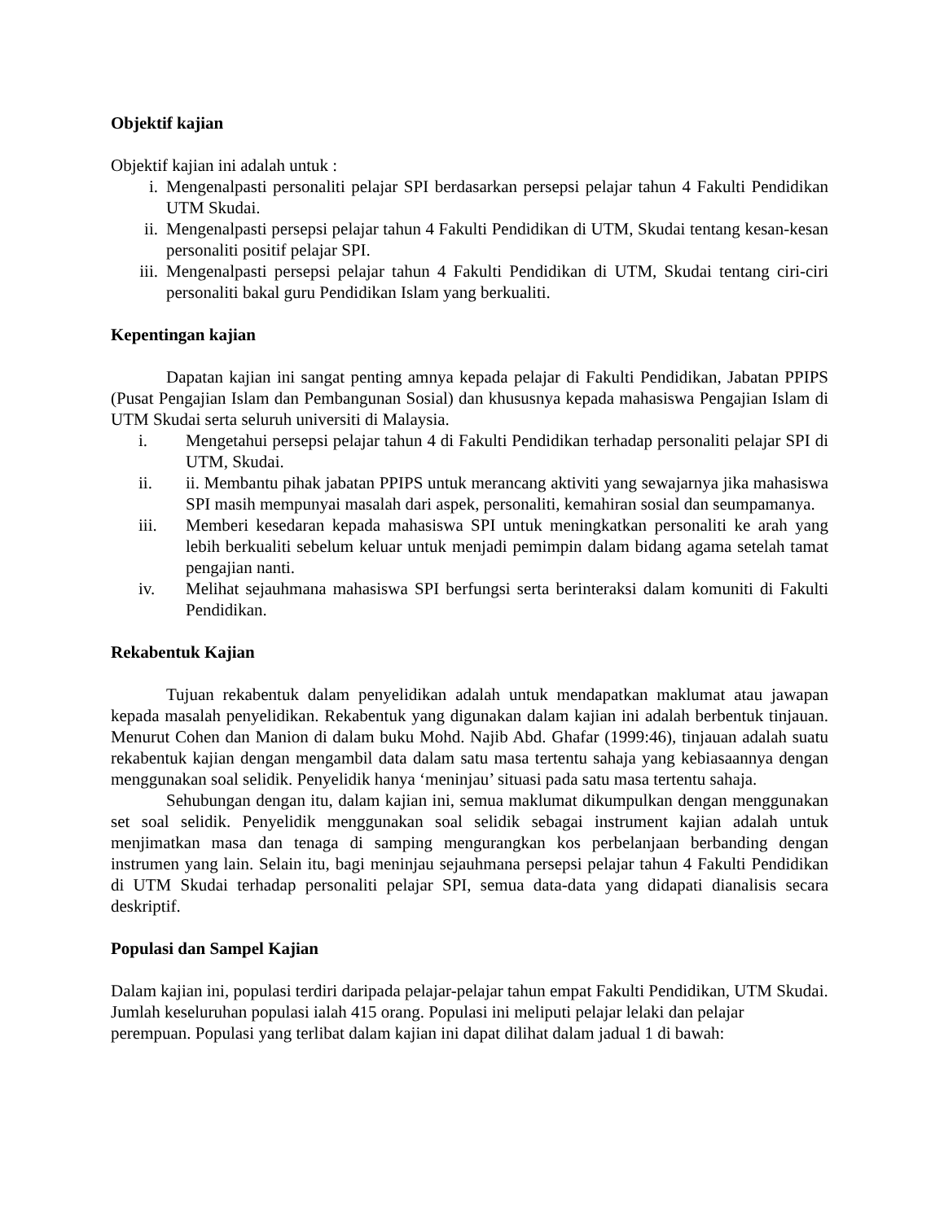Objektif kajian
Objektif kajian ini adalah untuk :
i. Mengenalpasti personaliti pelajar SPI berdasarkan persepsi pelajar tahun 4 Fakulti Pendidikan UTM Skudai.
ii. Mengenalpasti persepsi pelajar tahun 4 Fakulti Pendidikan di UTM, Skudai tentang kesan-kesan personaliti positif pelajar SPI.
iii. Mengenalpasti persepsi pelajar tahun 4 Fakulti Pendidikan di UTM, Skudai tentang ciri-ciri personaliti bakal guru Pendidikan Islam yang berkualiti.
Kepentingan kajian
Dapatan kajian ini sangat penting amnya kepada pelajar di Fakulti Pendidikan, Jabatan PPIPS (Pusat Pengajian Islam dan Pembangunan Sosial) dan khususnya kepada mahasiswa Pengajian Islam di UTM Skudai serta seluruh universiti di Malaysia.
i. Mengetahui persepsi pelajar tahun 4 di Fakulti Pendidikan terhadap personaliti pelajar SPI di UTM, Skudai.
ii. ii. Membantu pihak jabatan PPIPS untuk merancang aktiviti yang sewajarnya jika mahasiswa SPI masih mempunyai masalah dari aspek, personaliti, kemahiran sosial dan seumpamanya.
iii. Memberi kesedaran kepada mahasiswa SPI untuk meningkatkan personaliti ke arah yang lebih berkualiti sebelum keluar untuk menjadi pemimpin dalam bidang agama setelah tamat pengajian nanti.
iv. Melihat sejauhmana mahasiswa SPI berfungsi serta berinteraksi dalam komuniti di Fakulti Pendidikan.
Rekabentuk Kajian
Tujuan rekabentuk dalam penyelidikan adalah untuk mendapatkan maklumat atau jawapan kepada masalah penyelidikan. Rekabentuk yang digunakan dalam kajian ini adalah berbentuk tinjauan. Menurut Cohen dan Manion di dalam buku Mohd. Najib Abd. Ghafar (1999:46), tinjauan adalah suatu rekabentuk kajian dengan mengambil data dalam satu masa tertentu sahaja yang kebiasaannya dengan menggunakan soal selidik. Penyelidik hanya ‘meninjau’ situasi pada satu masa tertentu sahaja.
Sehubungan dengan itu, dalam kajian ini, semua maklumat dikumpulkan dengan menggunakan set soal selidik. Penyelidik menggunakan soal selidik sebagai instrument kajian adalah untuk menjimatkan masa dan tenaga di samping mengurangkan kos perbelanjaan berbanding dengan instrumen yang lain. Selain itu, bagi meninjau sejauhmana persepsi pelajar tahun 4 Fakulti Pendidikan di UTM Skudai terhadap personaliti pelajar SPI, semua data-data yang didapati dianalisis secara deskriptif.
Populasi dan Sampel Kajian
Dalam kajian ini, populasi terdiri daripada pelajar-pelajar tahun empat Fakulti Pendidikan, UTM Skudai. Jumlah keseluruhan populasi ialah 415 orang. Populasi ini meliputi pelajar lelaki dan pelajar perempuan. Populasi yang terlibat dalam kajian ini dapat dilihat dalam jadual 1 di bawah: